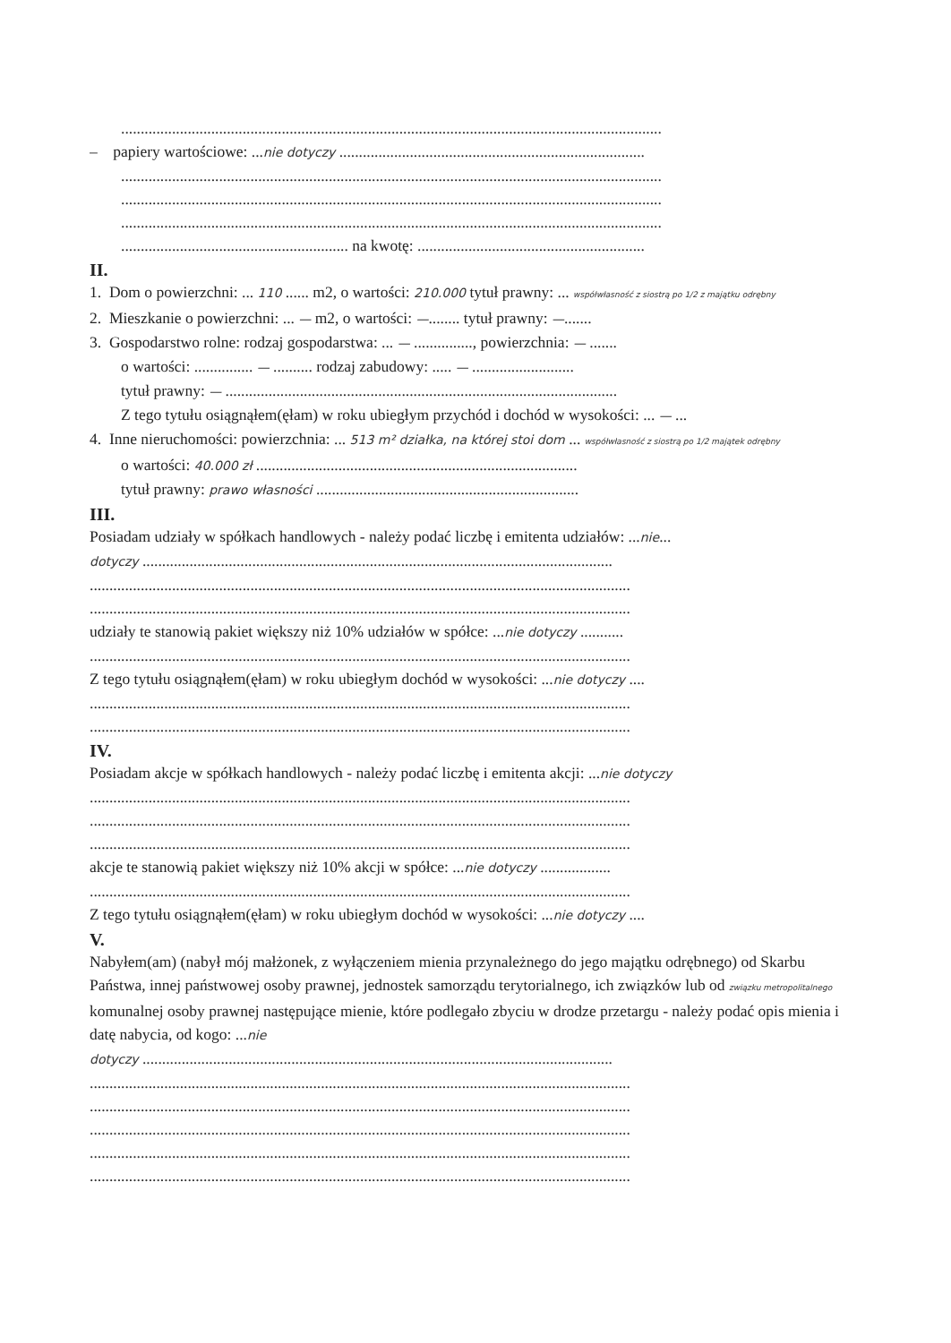..........................................................................................................................................
– papiery wartościowe: ...nie dotyczy ..............................................................................
..........................................................................................................................................
..........................................................................................................................................
..........................................................................................................................................
.......................................................... na kwotę: ..........................................................
II.
1. Dom o powierzchni: ... 110 ...... m2, o wartości: 210.000 tytuł prawny: ... współwłasność z siostrą po 1/2 z majątku odrębny
2. Mieszkanie o powierzchni: ... — m2, o wartości: —........ tytuł prawny: —.......
3. Gospodarstwo rolne: rodzaj gospodarstwa: ... — ..............., powierzchnia: — .......
o wartości: ............... — .......... rodzaj zabudowy: ..... — ..........................
tytuł prawny: — ....................................................................................................
Z tego tytułu osiągnąłem(ęłam) w roku ubiegłym przychód i dochód w wysokości: ... — ...
4. Inne nieruchomości: powierzchnia: ... 513 m² działka, na której stoi dom ... współwłasność z siostrą po 1/2 majątek odrębny
o wartości: 40.000 zł ..................................................................................
tytuł prawny: prawo własności ...................................................................
III.
Posiadam udziały w spółkach handlowych - należy podać liczbę i emitenta udziałów: ...nie...
dotyczy ........................................................................................................................
..........................................................................................................................................
..........................................................................................................................................
udziały te stanowią pakiet większy niż 10% udziałów w spółce: ...nie dotyczy ...........
..........................................................................................................................................
Z tego tytułu osiągnąłem(ęłam) w roku ubiegłym dochód w wysokości: ...nie dotyczy ....
..........................................................................................................................................
..........................................................................................................................................
IV.
Posiadam akcje w spółkach handlowych - należy podać liczbę i emitenta akcji: ...nie dotyczy
..........................................................................................................................................
..........................................................................................................................................
..........................................................................................................................................
akcje te stanowią pakiet większy niż 10% akcji w spółce: ...nie dotyczy ..................
..........................................................................................................................................
Z tego tytułu osiągnąłem(ęłam) w roku ubiegłym dochód w wysokości: ...nie dotyczy ....
V.
Nabyłem(am) (nabył mój małżonek, z wyłączeniem mienia przynależnego do jego majątku odrębnego) od Skarbu Państwa, innej państwowej osoby prawnej, jednostek samorządu terytorialnego, ich związków lub od związku metropolitalnego komunalnej osoby prawnej następujące mienie, które podlegało zbyciu w drodze przetargu - należy podać opis mienia i datę nabycia, od kogo: ...nie
dotyczy ........................................................................................................................
..........................................................................................................................................
..........................................................................................................................................
..........................................................................................................................................
..........................................................................................................................................
..........................................................................................................................................